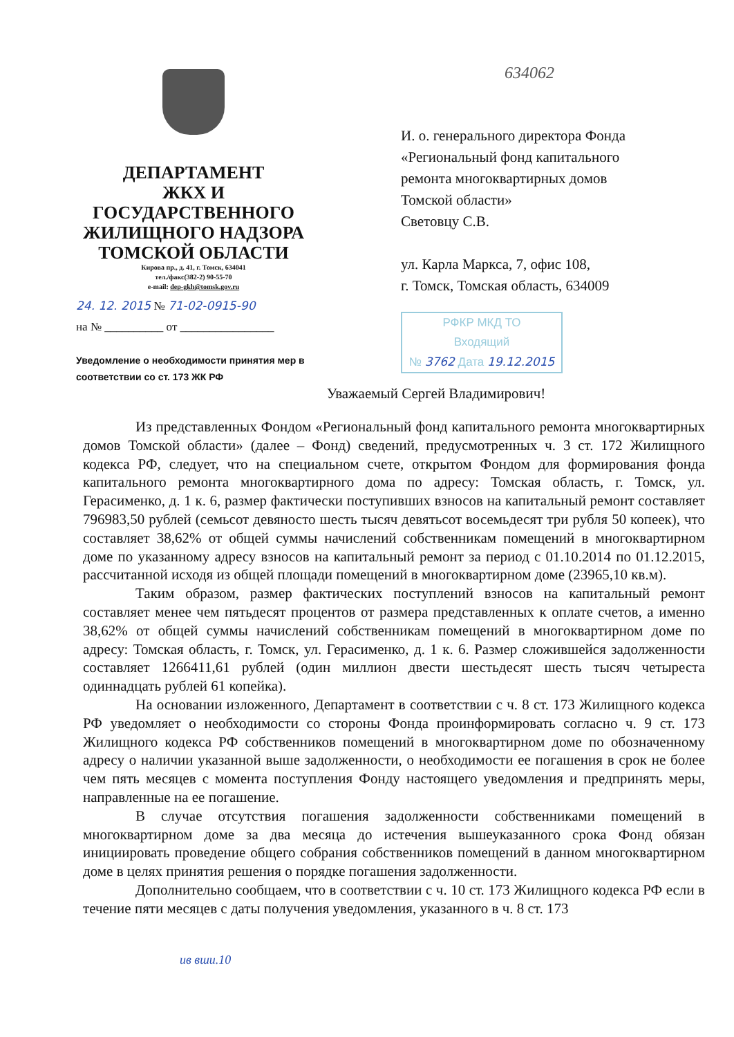ДЕПАРТАМЕНТ
ЖКХ И ГОСУДАРСТВЕННОГО
ЖИЛИЩНОГО НАДЗОРА
ТОМСКОЙ ОБЛАСТИ
Кирова пр., д. 41, г. Томск, 634041
тел./факс(382-2) 90-55-70
e-mail: dep-gkh@tomsk.gov.ru
24. 12. 2015 № 71-02-0915-90
на № __________ от ________________
Уведомление о необходимости принятия мер в соответствии со ст. 173 ЖК РФ
634062
И. о. генерального директора Фонда
«Региональный фонд капитального
ремонта многоквартирных домов
Томской области»
Световцу С.В.
ул. Карла Маркса, 7, офис 108,
г. Томск, Томская область, 634009
РФКР МКД ТО
Входящий
№ 3762 Дата 19.12.2015
Уважаемый Сергей Владимирович!
Из представленных Фондом «Региональный фонд капитального ремонта многоквартирных домов Томской области» (далее – Фонд) сведений, предусмотренных ч. 3 ст. 172 Жилищного кодекса РФ, следует, что на специальном счете, открытом Фондом для формирования фонда капитального ремонта многоквартирного дома по адресу: Томская область, г. Томск, ул. Герасименко, д. 1 к. 6, размер фактически поступивших взносов на капитальный ремонт составляет 796983,50 рублей (семьсот девяносто шесть тысяч девятьсот восемьдесят три рубля 50 копеек), что составляет 38,62% от общей суммы начислений собственникам помещений в многоквартирном доме по указанному адресу взносов на капитальный ремонт за период с 01.10.2014 по 01.12.2015, рассчитанной исходя из общей площади помещений в многоквартирном доме (23965,10 кв.м).
Таким образом, размер фактических поступлений взносов на капитальный ремонт составляет менее чем пятьдесят процентов от размера представленных к оплате счетов, а именно 38,62% от общей суммы начислений собственникам помещений в многоквартирном доме по адресу: Томская область, г. Томск, ул. Герасименко, д. 1 к. 6. Размер сложившейся задолженности составляет 1266411,61 рублей (один миллион двести шестьдесят шесть тысяч четыреста одиннадцать рублей 61 копейка).
На основании изложенного, Департамент в соответствии с ч. 8 ст. 173 Жилищного кодекса РФ уведомляет о необходимости со стороны Фонда проинформировать согласно ч. 9 ст. 173 Жилищного кодекса РФ собственников помещений в многоквартирном доме по обозначенному адресу о наличии указанной выше задолженности, о необходимости ее погашения в срок не более чем пять месяцев с момента поступления Фонду настоящего уведомления и предпринять меры, направленные на ее погашение.
В случае отсутствия погашения задолженности собственниками помещений в многоквартирном доме за два месяца до истечения вышеуказанного срока Фонд обязан инициировать проведение общего собрания собственников помещений в данном многоквартирном доме в целях принятия решения о порядке погашения задолженности.
Дополнительно сообщаем, что в соответствии с ч. 10 ст. 173 Жилищного кодекса РФ если в течение пяти месяцев с даты получения уведомления, указанного в ч. 8 ст. 173
ив вши.10